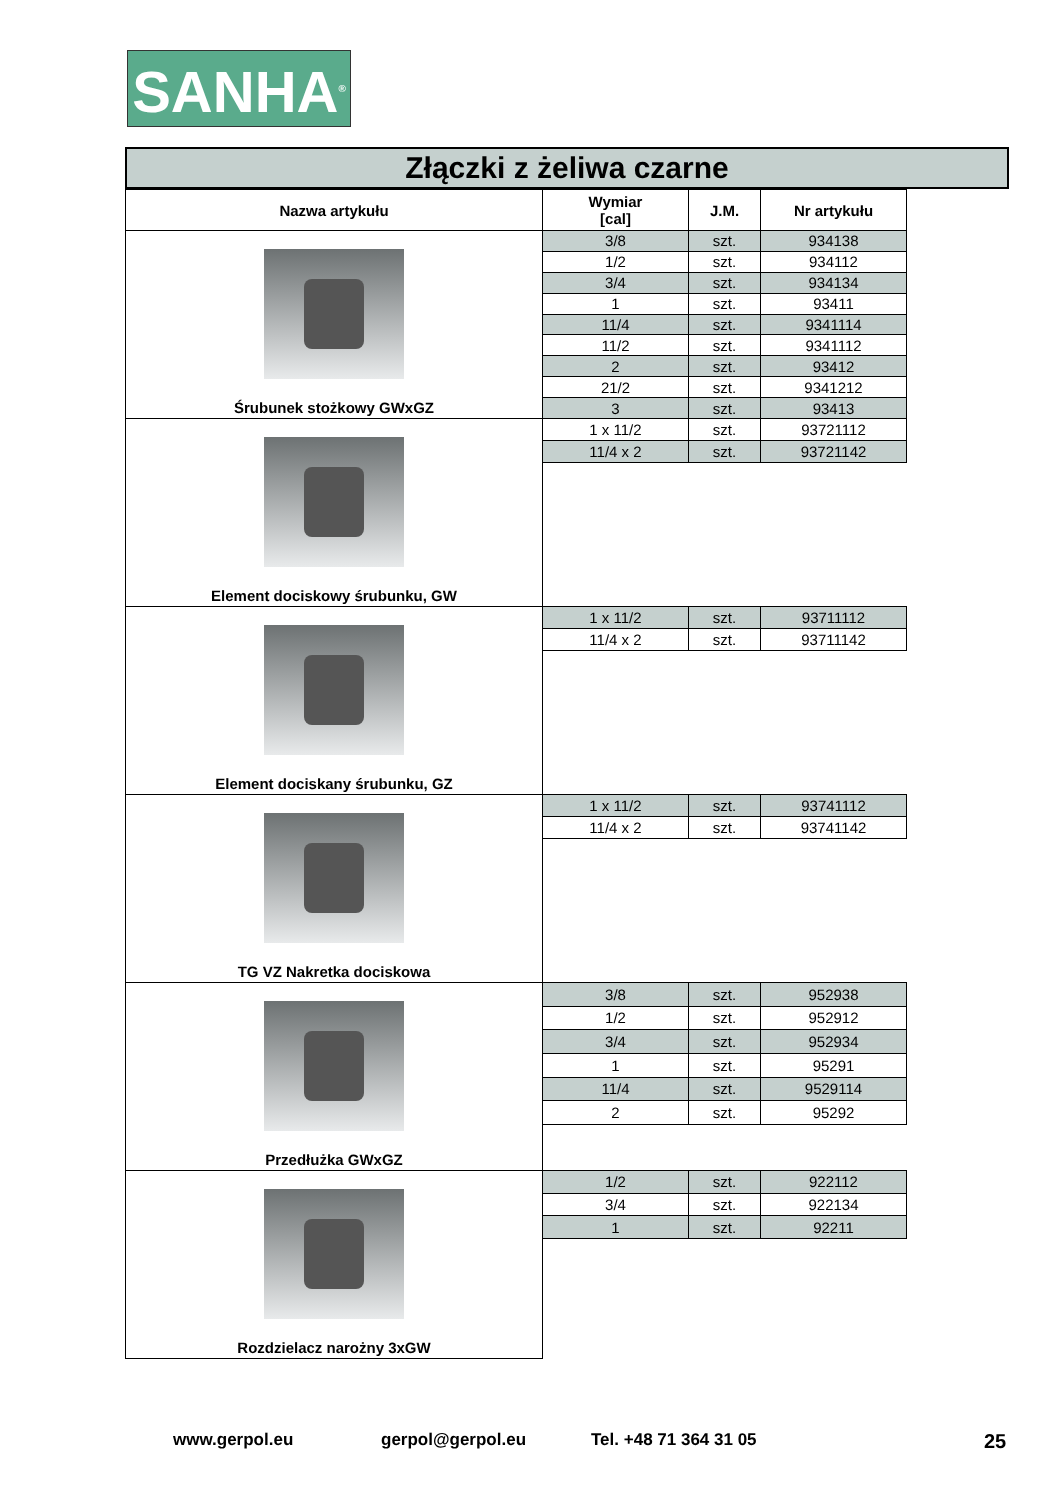SANHA<sup>®</sup>
Złączki z żeliwa czarne
| Nazwa artykułu | Wymiar [cal] | J.M. | Nr artykułu |
| --- | --- | --- | --- |
| Śrubunek stożkowy GWxGZ | 3/8 | szt. | 934138 |
| | 1/2 | szt. | 934112 |
| | 3/4 | szt. | 934134 |
| | 1 | szt. | 93411 |
| | 11/4 | szt. | 9341114 |
| | 11/2 | szt. | 9341112 |
| | 2 | szt. | 93412 |
| | 21/2 | szt. | 9341212 |
| | 3 | szt. | 93413 |
| Element dociskowy śrubunku, GW | 1 x 11/2 | szt. | 93721112 |
| | 11/4 x 2 | szt. | 93721142 |
| Element dociskany śrubunku, GZ | 1 x 11/2 | szt. | 93711112 |
| | 11/4 x 2 | szt. | 93711142 |
| TG VZ Nakretka dociskowa | 1 x 11/2 | szt. | 93741112 |
| | 11/4 x 2 | szt. | 93741142 |
| Przedłużka GWxGZ | 3/8 | szt. | 952938 |
| | 1/2 | szt. | 952912 |
| | 3/4 | szt. | 952934 |
| | 1 | szt. | 95291 |
| | 11/4 | szt. | 9529114 |
| | 2 | szt. | 95292 |
| Rozdzielacz narożny 3xGW | 1/2 | szt. | 922112 |
| | 3/4 | szt. | 922134 |
| | 1 | szt. | 92211 |
www.gerpol.eu gerpol@gerpol.eu Tel. +48 71 364 31 05 25